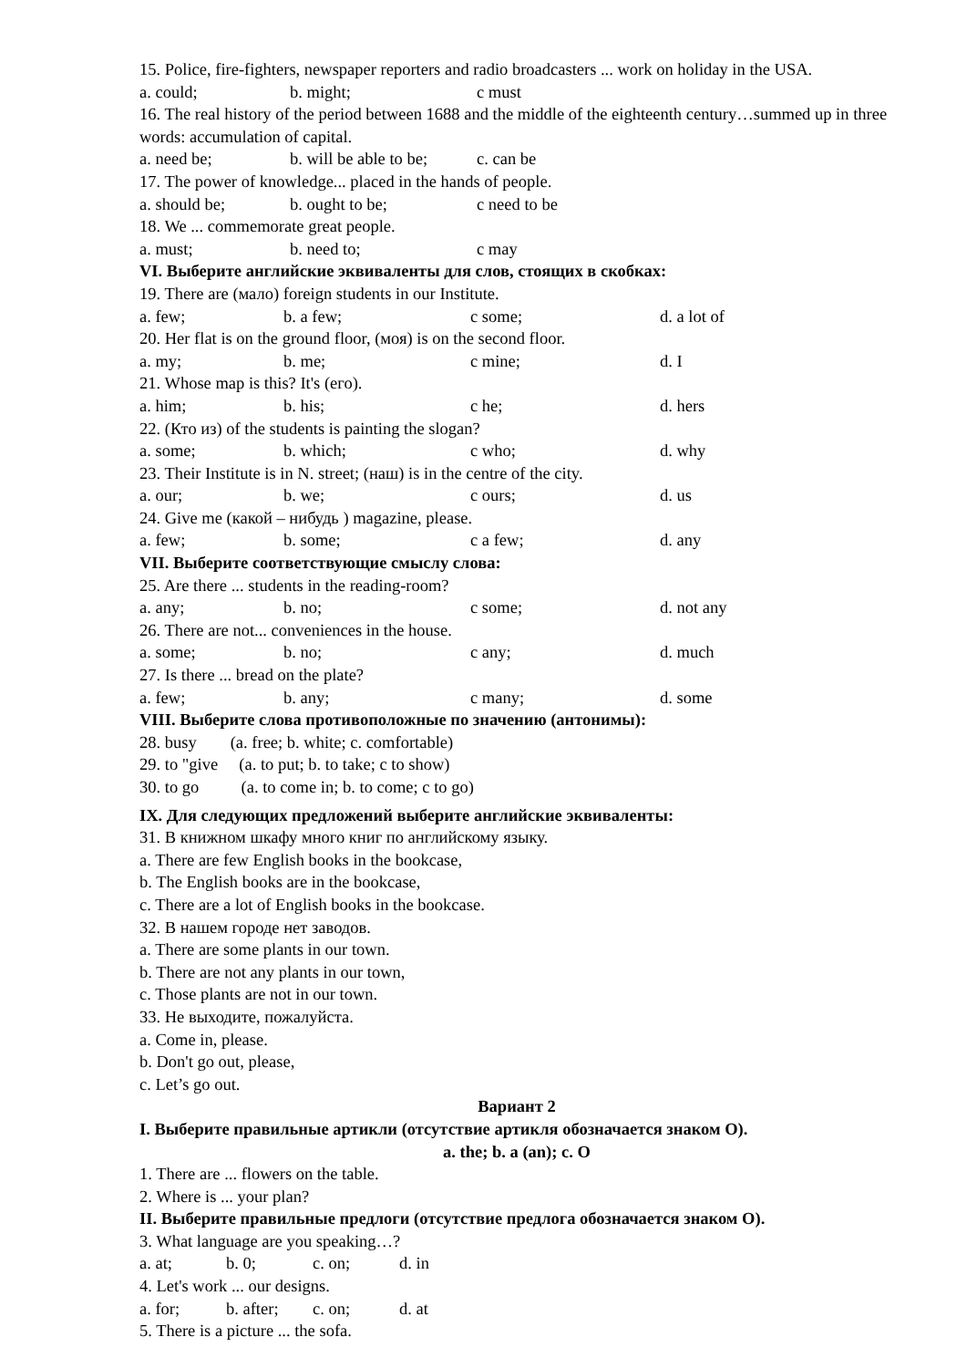15. Police, fire-fighters, newspaper reporters and radio broadcasters ... work on holiday in the USA.
a. could; b. might; c must
16. The real history of the period between 1688 and the middle of the eighteenth century…summed up in three words: accumulation of capital.
a. need be; b. will be able to be; c. can be
17. The power of knowledge... placed in the hands of people.
a. should be; b. ought to be; c need to be
18. We ... commemorate great people.
a. must; b. need to; c may
VI. Выберите английские эквиваленты для слов, стоящих в скобках:
19. There are (мало) foreign students in our Institute.
a. few; b. a few; c some; d. a lot of
20. Her flat is on the ground floor, (моя) is on the second floor.
a. my; b. me; c mine; d. I
21. Whose map is this? It's (его).
a. him; b. his; c he; d. hers
22. (Кто из) of the students is painting the slogan?
a. some; b. which; c who; d. why
23. Their Institute is in N. street; (наш) is in the centre of the city.
a. our; b. we; c ours; d. us
24. Give me (какой – нибудь ) magazine, please.
a. few; b. some; c a few; d. any
VII. Выберите соответствующие смыслу слова:
25. Are there ... students in the reading-room?
a. any; b. no; c some; d. not any
26. There are not... conveniences in the house.
a. some; b. no; c any; d. much
27. Is there ... bread on the plate?
a. few; b. any; c many; d. some
VIII. Выберите слова противоположные по значению (антонимы):
28. busy (a. free; b. white; c. comfortable)
29. to "give (a. to put; b. to take; c to show)
30. to go (a. to come in; b. to come; c to go)
IX. Для следующих предложений выберите английские эквиваленты:
31. В книжном шкафу много книг по английскому языку.
a. There are few English books in the bookcase,
b. The English books are in the bookcase,
c. There are a lot of English books in the bookcase.
32. В нашем городе нет заводов.
a. There are some plants in our town.
b. There are not any plants in our town,
c. Those plants are not in our town.
33. Не выходите, пожалуйста.
a. Come in, please.
b. Don't go out, please,
c. Let’s go out.
Вариант 2
I. Выберите правильные артикли (отсутствие артикля обозначается знаком O).
a. the; b. a (an); c. O
1. There are ... flowers on the table.
2. Where is ... your plan?
II. Выберите правильные предлоги (отсутствие предлога обозначается знаком O).
3. What language are you speaking…?
a. at; b. 0; c. on; d. in
4. Let's work ... our designs.
a. for; b. after; c. on; d. at
5. There is a picture ... the sofa.